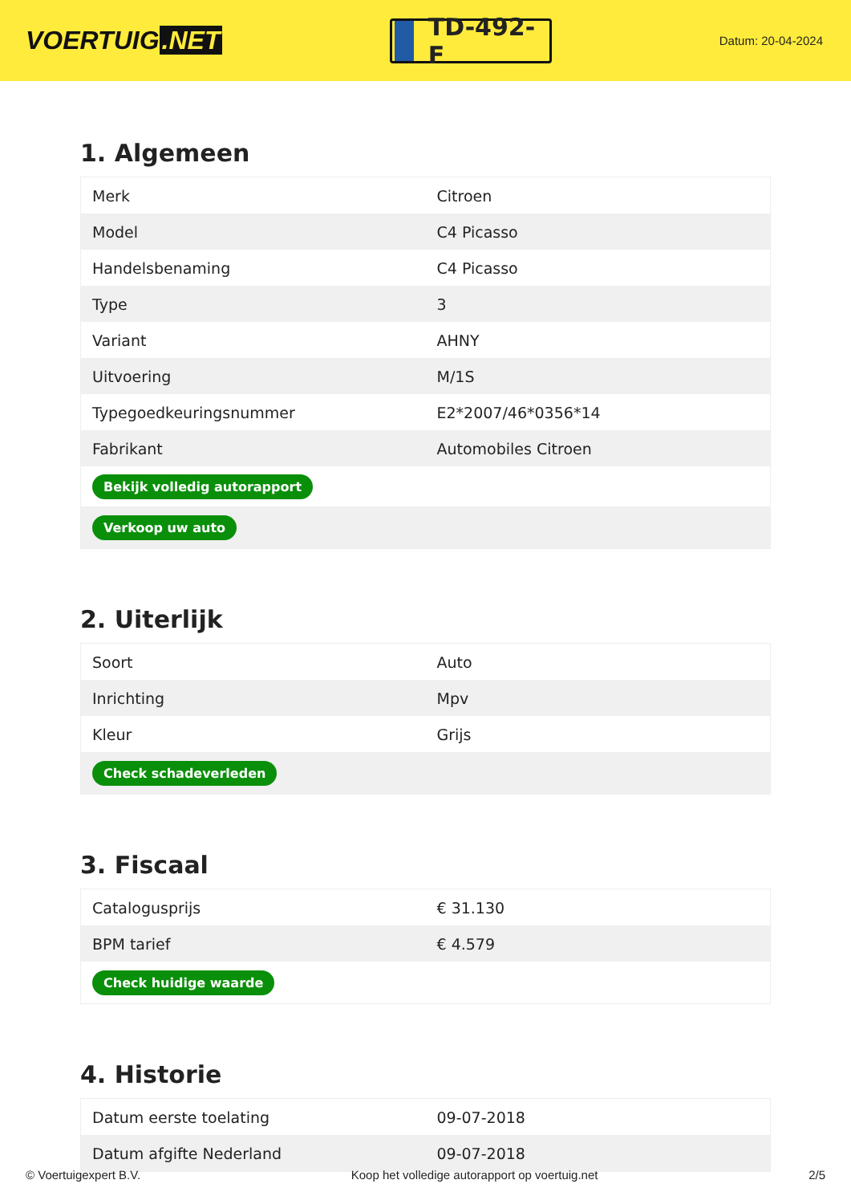VOERTUIG.NET
TD-492-F
Datum: 20-04-2024
1. Algemeen
| Merk | Citroen |
| Model | C4 Picasso |
| Handelsbenaming | C4 Picasso |
| Type | 3 |
| Variant | AHNY |
| Uitvoering | M/1S |
| Typegoedkeuringsnummer | E2*2007/46*0356*14 |
| Fabrikant | Automobiles Citroen |
| Bekijk volledig autorapport | |
| Verkoop uw auto | |
2. Uiterlijk
| Soort | Auto |
| Inrichting | Mpv |
| Kleur | Grijs |
| Check schadeverleden | |
3. Fiscaal
| Catalogusprijs | € 31.130 |
| BPM tarief | € 4.579 |
| Check huidige waarde | |
4. Historie
| Datum eerste toelating | 09-07-2018 |
| Datum afgifte Nederland | 09-07-2018 |
© Voertuigexpert B.V. Koop het volledige autorapport op voertuig.net 2/5